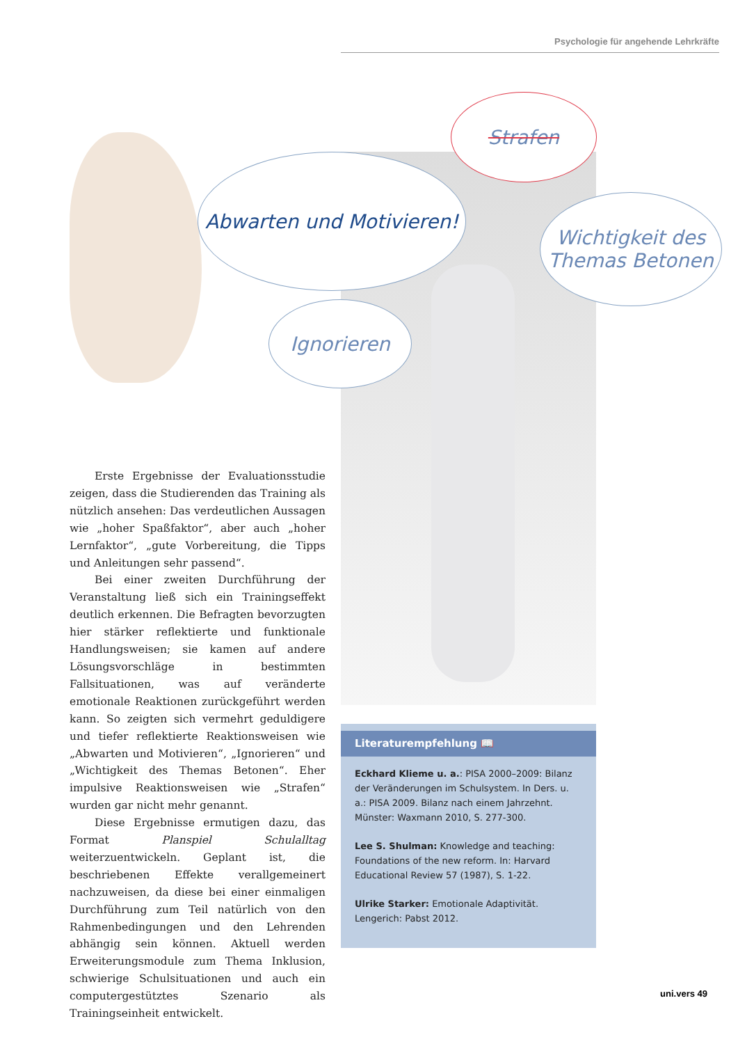Psychologie für angehende Lehrkräfte
Strafen
Abwarten und Motivieren!
Wichtigkeit des Themas Betonen
Ignorieren
Erste Ergebnisse der Evaluationsstudie zeigen, dass die Studierenden das Training als nützlich ansehen: Das verdeutlichen Aussagen wie „hoher Spaßfaktor“, aber auch „hoher Lernfaktor“, „gute Vorbereitung, die Tipps und Anleitungen sehr passend“.
Bei einer zweiten Durchführung der Veranstaltung ließ sich ein Trainingseffekt deutlich erkennen. Die Befragten bevorzugten hier stärker reflektierte und funktionale Handlungsweisen; sie kamen auf andere Lösungsvorschläge in bestimmten Fallsituationen, was auf veränderte emotionale Reaktionen zurückgeführt werden kann. So zeigten sich vermehrt geduldigere und tiefer reflektierte Reaktionsweisen wie „Abwarten und Motivieren“, „Ignorieren“ und „Wichtigkeit des Themas Betonen“. Eher impulsive Reaktionsweisen wie „Strafen“ wurden gar nicht mehr genannt.
Diese Ergebnisse ermutigen dazu, das Format Planspiel Schulalltag weiterzuentwickeln. Geplant ist, die beschriebenen Effekte verallgemeinert nachzuweisen, da diese bei einer einmaligen Durchführung zum Teil natürlich von den Rahmenbedingungen und den Lehrenden abhängig sein können. Aktuell werden Erweiterungsmodule zum Thema Inklusion, schwierige Schulsituationen und auch ein computergestütztes Szenario als Trainingseinheit entwickelt.
Literaturempfehlung 📖
Eckhard Klieme u. a.: PISA 2000–2009: Bilanz der Veränderungen im Schulsystem. In Ders. u. a.: PISA 2009. Bilanz nach einem Jahrzehnt. Münster: Waxmann 2010, S. 277-300.
Lee S. Shulman: Knowledge and teaching: Foundations of the new reform. In: Harvard Educational Review 57 (1987), S. 1-22.
Ulrike Starker: Emotionale Adaptivität. Lengerich: Pabst 2012.
uni.vers 49